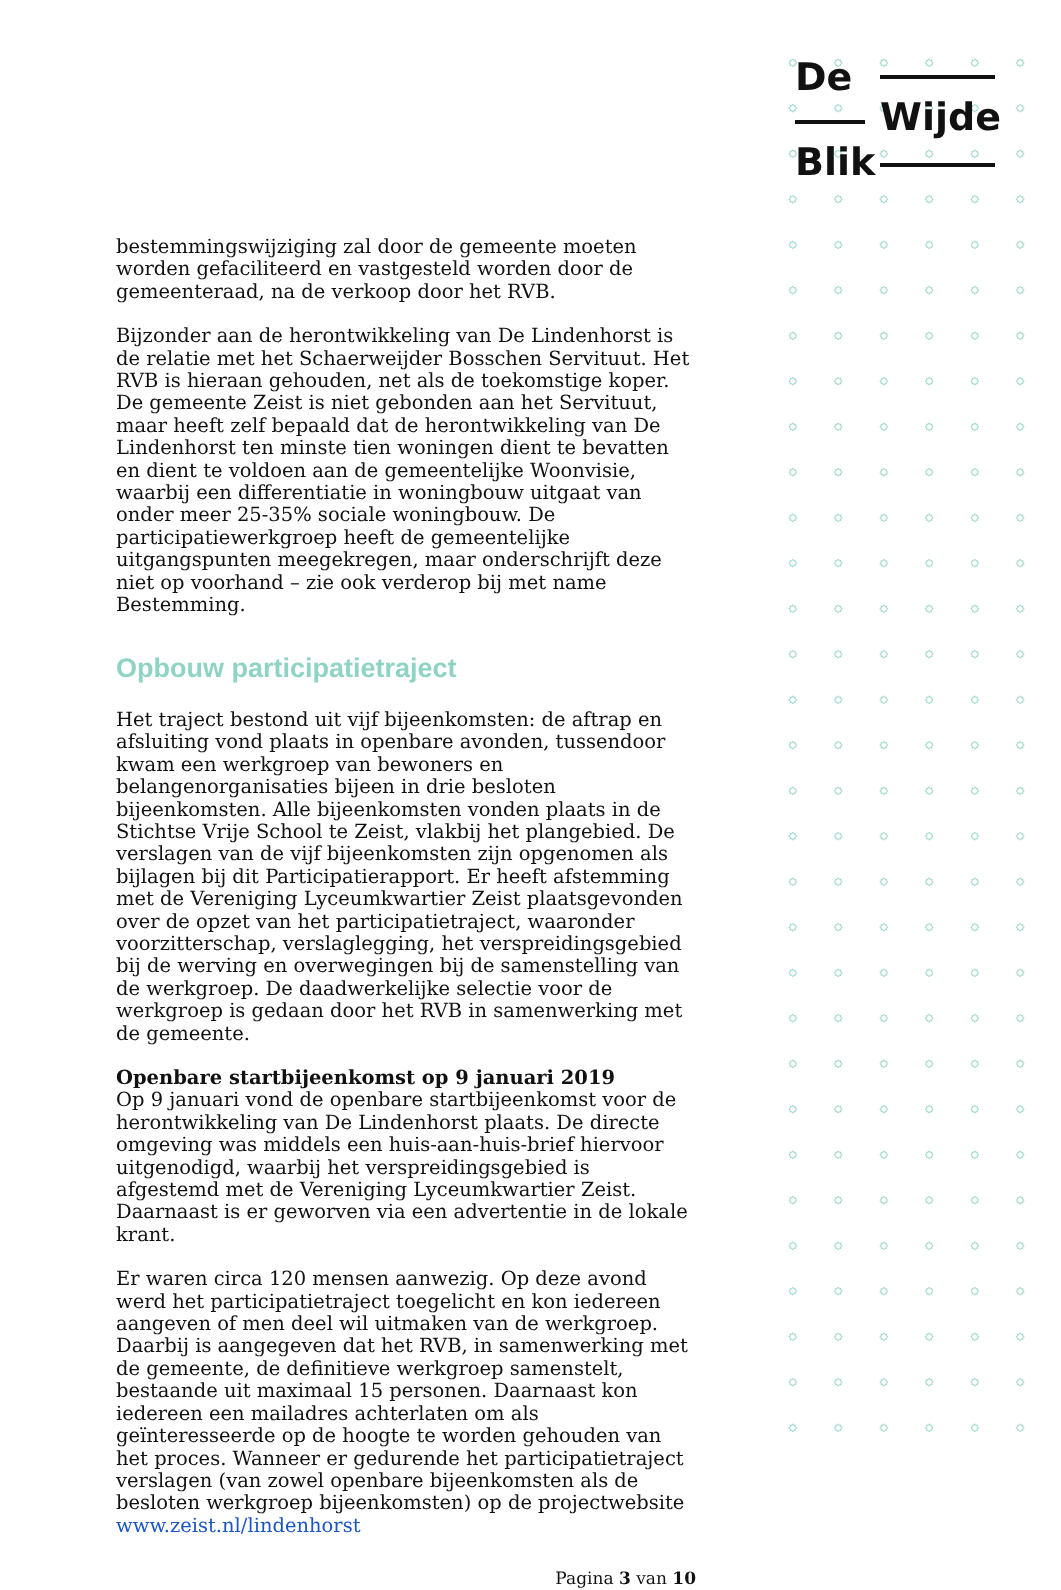De
Wijde
Blik
bestemmingswijziging zal door de gemeente moeten worden gefaciliteerd en vastgesteld worden door de gemeenteraad, na de verkoop door het RVB.
Bijzonder aan de herontwikkeling van De Lindenhorst is de relatie met het Schaerweijder Bosschen Servituut. Het RVB is hieraan gehouden, net als de toekomstige koper. De gemeente Zeist is niet gebonden aan het Servituut, maar heeft zelf bepaald dat de herontwikkeling van De Lindenhorst ten minste tien woningen dient te bevatten en dient te voldoen aan de gemeentelijke Woonvisie, waarbij een differentiatie in woningbouw uitgaat van onder meer 25-35% sociale woningbouw. De participatiewerkgroep heeft de gemeentelijke uitgangspunten meegekregen, maar onderschrijft deze niet op voorhand – zie ook verderop bij met name Bestemming.
Opbouw participatietraject
Het traject bestond uit vijf bijeenkomsten: de aftrap en afsluiting vond plaats in openbare avonden, tussendoor kwam een werkgroep van bewoners en belangenorganisaties bijeen in drie besloten bijeenkomsten. Alle bijeenkomsten vonden plaats in de Stichtse Vrije School te Zeist, vlakbij het plangebied. De verslagen van de vijf bijeenkomsten zijn opgenomen als bijlagen bij dit Participatierapport. Er heeft afstemming met de Vereniging Lyceumkwartier Zeist plaatsgevonden over de opzet van het participatietraject, waaronder voorzitterschap, verslaglegging, het verspreidingsgebied bij de werving en overwegingen bij de samenstelling van de werkgroep. De daadwerkelijke selectie voor de werkgroep is gedaan door het RVB in samenwerking met de gemeente.
Openbare startbijeenkomst op 9 januari 2019
Op 9 januari vond de openbare startbijeenkomst voor de herontwikkeling van De Lindenhorst plaats. De directe omgeving was middels een huis-aan-huis-brief hiervoor uitgenodigd, waarbij het verspreidingsgebied is afgestemd met de Vereniging Lyceumkwartier Zeist. Daarnaast is er geworven via een advertentie in de lokale krant.
Er waren circa 120 mensen aanwezig. Op deze avond werd het participatietraject toegelicht en kon iedereen aangeven of men deel wil uitmaken van de werkgroep. Daarbij is aangegeven dat het RVB, in samenwerking met de gemeente, de definitieve werkgroep samenstelt, bestaande uit maximaal 15 personen. Daarnaast kon iedereen een mailadres achterlaten om als geïnteresseerde op de hoogte te worden gehouden van het proces. Wanneer er gedurende het participatietraject verslagen (van zowel openbare bijeenkomsten als de besloten werkgroep bijeenkomsten) op de projectwebsite www.zeist.nl/lindenhorst
Pagina 3 van 10